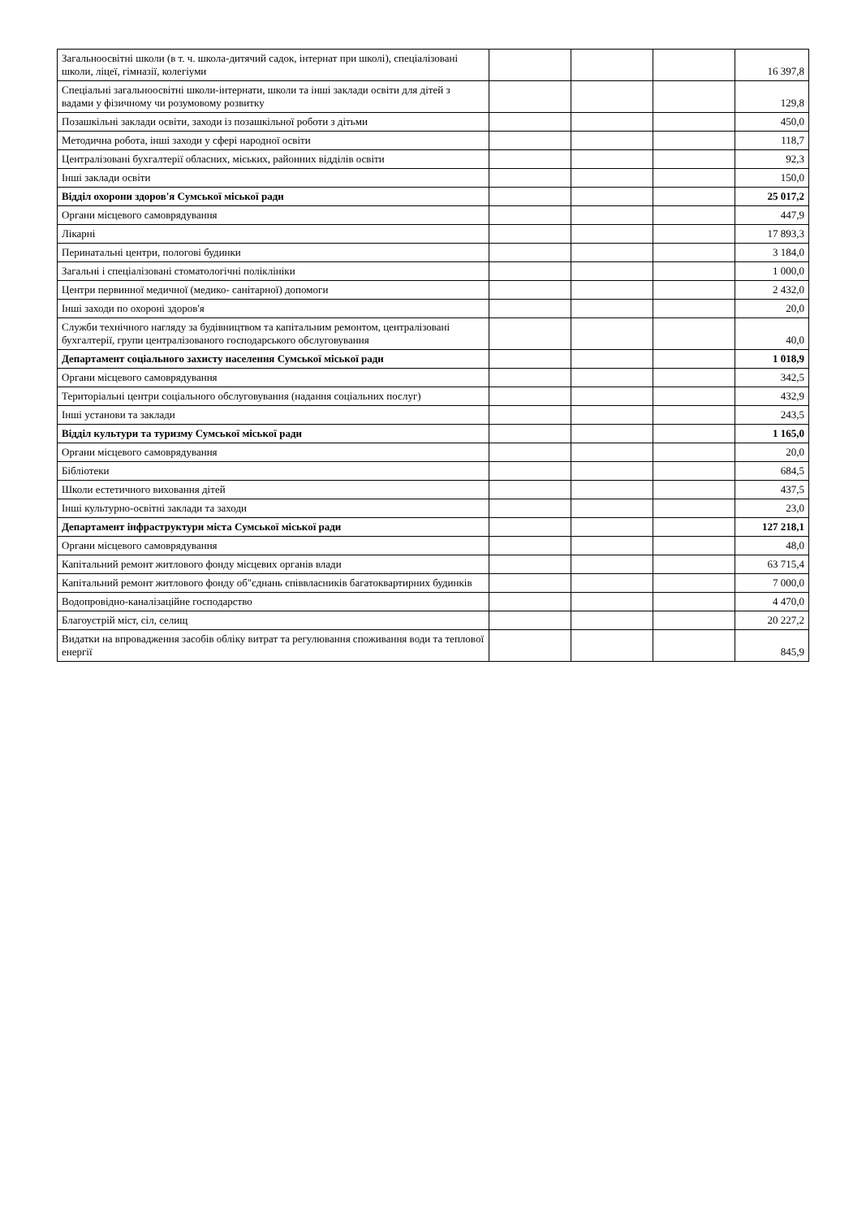| Загальноосвітні школи (в т. ч. школа-дитячий садок, інтернат при школі), спеціалізовані школи, ліцеї, гімназії, колегіуми | | | | 16 397,8 |
| Спеціальні загальноосвітні школи-інтернати, школи та інші заклади освіти для дітей з вадами у фізичному чи розумовому розвитку | | | | 129,8 |
| Позашкільні заклади освіти, заходи із позашкільної роботи з дітьми | | | | 450,0 |
| Методична робота, інші заходи у сфері народної освіти | | | | 118,7 |
| Централізовані бухгалтерії обласних, міських, районних відділів освіти | | | | 92,3 |
| Інші заклади освіти | | | | 150,0 |
| Відділ охорони здоров'я Сумської міської ради | | | | 25 017,2 |
| Органи місцевого самоврядування | | | | 447,9 |
| Лікарні | | | | 17 893,3 |
| Перинатальні центри, пологові будинки | | | | 3 184,0 |
| Загальні і спеціалізовані стоматологічні поліклініки | | | | 1 000,0 |
| Центри первинної медичної (медико- санітарної) допомоги | | | | 2 432,0 |
| Інші заходи по охороні здоров'я | | | | 20,0 |
| Служби технічного нагляду за будівництвом та капітальним ремонтом, централізовані бухгалтерії, групи централізованого господарського обслуговування | | | | 40,0 |
| Департамент соціального захисту населення Сумської міської ради | | | | 1 018,9 |
| Органи місцевого самоврядування | | | | 342,5 |
| Територіальні центри соціального обслуговування (надання соціальних послуг) | | | | 432,9 |
| Інші установи та заклади | | | | 243,5 |
| Відділ культури та туризму Сумської міської ради | | | | 1 165,0 |
| Органи місцевого самоврядування | | | | 20,0 |
| Бібліотеки | | | | 684,5 |
| Школи естетичного виховання дітей | | | | 437,5 |
| Інші культурно-освітні заклади та заходи | | | | 23,0 |
| Департамент інфраструктури міста Сумської міської ради | | | | 127 218,1 |
| Органи місцевого самоврядування | | | | 48,0 |
| Капітальний ремонт житлового фонду місцевих органів влади | | | | 63 715,4 |
| Капітальний ремонт житлового фонду об"єднань співвласників багатоквартирних будинків | | | | 7 000,0 |
| Водопровідно-каналізаційне господарство | | | | 4 470,0 |
| Благоустрій міст, сіл, селищ | | | | 20 227,2 |
| Видатки на впровадження засобів обліку витрат та регулювання споживання води та теплової енергії | | | | 845,9 |